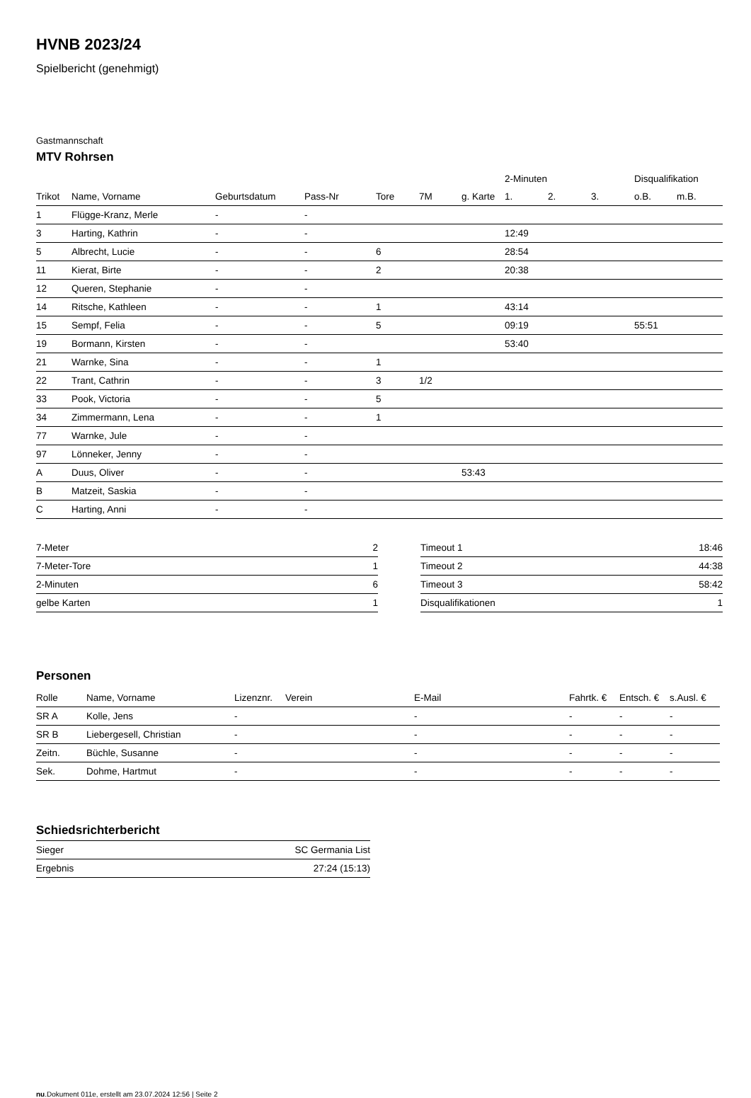HVNB 2023/24
Spielbericht (genehmigt)
Gastmannschaft
MTV Rohrsen
| | | | | | | | 2-Minuten | | | Disqualifikation | |
| --- | --- | --- | --- | --- | --- | --- | --- | --- | --- | --- | --- |
| Trikot | Name, Vorname | Geburtsdatum | Pass-Nr | Tore | 7M | g. Karte | 1. | 2. | 3. | o.B. | m.B. |
| 1 | Flügge-Kranz, Merle | - | - | | | | | | | | |
| 3 | Harting, Kathrin | - | - | | | | 12:49 | | | | |
| 5 | Albrecht, Lucie | - | - | 6 | | | 28:54 | | | | |
| 11 | Kierat, Birte | - | - | 2 | | | 20:38 | | | | |
| 12 | Queren, Stephanie | - | - | | | | | | | | |
| 14 | Ritsche, Kathleen | - | - | 1 | | | 43:14 | | | | |
| 15 | Sempf, Felia | - | - | 5 | | | 09:19 | | | 55:51 | |
| 19 | Bormann, Kirsten | - | - | | | | 53:40 | | | | |
| 21 | Warnke, Sina | - | - | 1 | | | | | | | |
| 22 | Trant, Cathrin | - | - | 3 | 1/2 | | | | | | |
| 33 | Pook, Victoria | - | - | 5 | | | | | | | |
| 34 | Zimmermann, Lena | - | - | 1 | | | | | | | |
| 77 | Warnke, Jule | - | - | | | | | | | | |
| 97 | Lönneker, Jenny | - | - | | | | | | | | |
| A | Duus, Oliver | - | - | | | 53:43 | | | | | |
| B | Matzeit, Saskia | - | - | | | | | | | | |
| C | Harting, Anni | - | - | | | | | | | | |
| 7-Meter | 2 |
| 7-Meter-Tore | 1 |
| 2-Minuten | 6 |
| gelbe Karten | 1 |
| Timeout 1 | 18:46 |
| Timeout 2 | 44:38 |
| Timeout 3 | 58:42 |
| Disqualifikationen | 1 |
Personen
| Rolle | Name, Vorname | Lizenznr. | Verein | E-Mail | Fahrtk. € | Entsch. € | s.Ausl. € |
| --- | --- | --- | --- | --- | --- | --- | --- |
| SR A | Kolle, Jens | - | | - | - | - | - |
| SR B | Liebergesell, Christian | - | | - | - | - | - |
| Zeitn. | Büchle, Susanne | - | | - | - | - | - |
| Sek. | Dohme, Hartmut | - | | - | - | - | - |
Schiedsrichterbericht
| Sieger | SC Germania List |
| Ergebnis | 27:24 (15:13) |
nu.Dokument 011e, erstellt am 23.07.2024 12:56 | Seite 2